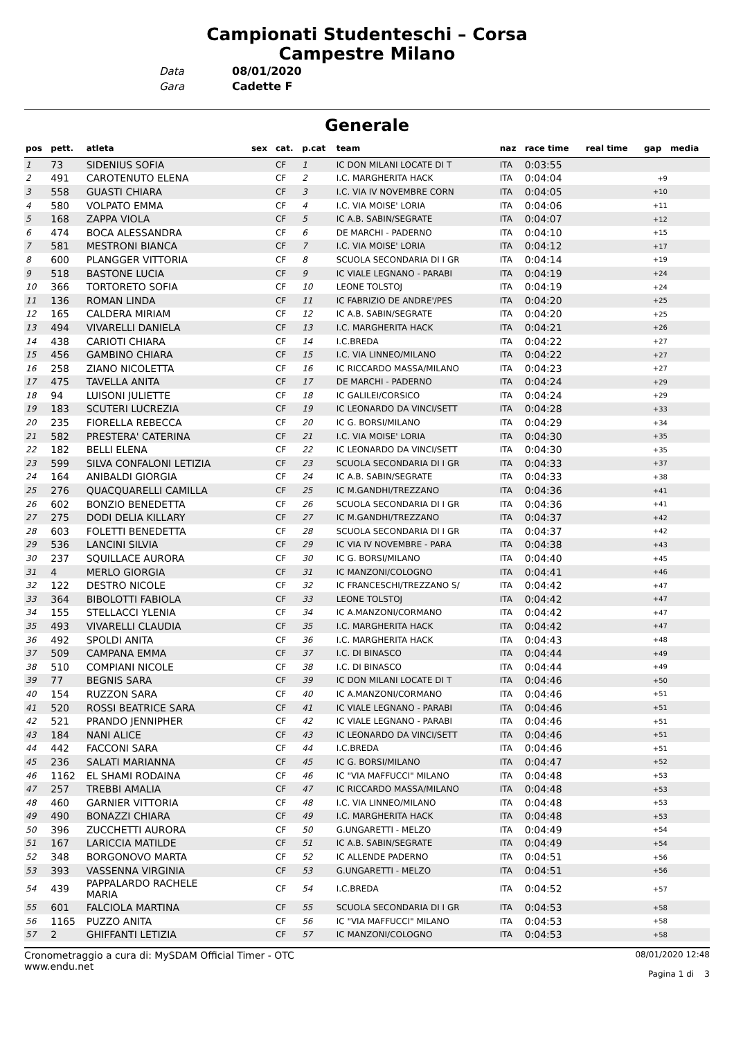Campionati Studenteschi – Corsa
Campestre Milano
Data 08/01/2020
Gara Cadette F
Generale
| pos | pett. | atleta | sex | cat. | p.cat | team | naz | race time | real time | gap | media |
| --- | --- | --- | --- | --- | --- | --- | --- | --- | --- | --- | --- |
| 1 | 73 | SIDENIUS SOFIA | | CF | 1 | IC DON MILANI LOCATE DI T | ITA | 0:03:55 | | | |
| 2 | 491 | CAROTENUTO ELENA | | CF | 2 | I.C. MARGHERITA HACK | ITA | 0:04:04 | | +9 | |
| 3 | 558 | GUASTI CHIARA | | CF | 3 | I.C. VIA IV NOVEMBRE CORN | ITA | 0:04:05 | | +10 | |
| 4 | 580 | VOLPATO EMMA | | CF | 4 | I.C. VIA MOISE' LORIA | ITA | 0:04:06 | | +11 | |
| 5 | 168 | ZAPPA VIOLA | | CF | 5 | IC A.B. SABIN/SEGRATE | ITA | 0:04:07 | | +12 | |
| 6 | 474 | BOCA ALESSANDRA | | CF | 6 | DE MARCHI - PADERNO | ITA | 0:04:10 | | +15 | |
| 7 | 581 | MESTRONI BIANCA | | CF | 7 | I.C. VIA MOISE' LORIA | ITA | 0:04:12 | | +17 | |
| 8 | 600 | PLANGGER VITTORIA | | CF | 8 | SCUOLA SECONDARIA DI I GR | ITA | 0:04:14 | | +19 | |
| 9 | 518 | BASTONE LUCIA | | CF | 9 | IC VIALE LEGNANO - PARABI | ITA | 0:04:19 | | +24 | |
| 10 | 366 | TORTORETO SOFIA | | CF | 10 | LEONE TOLSTOJ | ITA | 0:04:19 | | +24 | |
| 11 | 136 | ROMAN LINDA | | CF | 11 | IC FABRIZIO DE ANDRE'/PES | ITA | 0:04:20 | | +25 | |
| 12 | 165 | CALDERA MIRIAM | | CF | 12 | IC A.B. SABIN/SEGRATE | ITA | 0:04:20 | | +25 | |
| 13 | 494 | VIVARELLI DANIELA | | CF | 13 | I.C. MARGHERITA HACK | ITA | 0:04:21 | | +26 | |
| 14 | 438 | CARIOTI CHIARA | | CF | 14 | I.C.BREDA | ITA | 0:04:22 | | +27 | |
| 15 | 456 | GAMBINO CHIARA | | CF | 15 | I.C. VIA LINNEO/MILANO | ITA | 0:04:22 | | +27 | |
| 16 | 258 | ZIANO NICOLETTA | | CF | 16 | IC RICCARDO MASSA/MILANO | ITA | 0:04:23 | | +27 | |
| 17 | 475 | TAVELLA ANITA | | CF | 17 | DE MARCHI - PADERNO | ITA | 0:04:24 | | +29 | |
| 18 | 94 | LUISONI JULIETTE | | CF | 18 | IC GALILEI/CORSICO | ITA | 0:04:24 | | +29 | |
| 19 | 183 | SCUTERI LUCREZIA | | CF | 19 | IC LEONARDO DA VINCI/SETT | ITA | 0:04:28 | | +33 | |
| 20 | 235 | FIORELLA REBECCA | | CF | 20 | IC G. BORSI/MILANO | ITA | 0:04:29 | | +34 | |
| 21 | 582 | PRESTERA' CATERINA | | CF | 21 | I.C. VIA MOISE' LORIA | ITA | 0:04:30 | | +35 | |
| 22 | 182 | BELLI ELENA | | CF | 22 | IC LEONARDO DA VINCI/SETT | ITA | 0:04:30 | | +35 | |
| 23 | 599 | SILVA CONFALONI LETIZIA | | CF | 23 | SCUOLA SECONDARIA DI I GR | ITA | 0:04:33 | | +37 | |
| 24 | 164 | ANIBALDI GIORGIA | | CF | 24 | IC A.B. SABIN/SEGRATE | ITA | 0:04:33 | | +38 | |
| 25 | 276 | QUACQUARELLI CAMILLA | | CF | 25 | IC M.GANDHI/TREZZANO | ITA | 0:04:36 | | +41 | |
| 26 | 602 | BONZIO BENEDETTA | | CF | 26 | SCUOLA SECONDARIA DI I GR | ITA | 0:04:36 | | +41 | |
| 27 | 275 | DODI DELIA KILLARY | | CF | 27 | IC M.GANDHI/TREZZANO | ITA | 0:04:37 | | +42 | |
| 28 | 603 | FOLETTI BENEDETTA | | CF | 28 | SCUOLA SECONDARIA DI I GR | ITA | 0:04:37 | | +42 | |
| 29 | 536 | LANCINI SILVIA | | CF | 29 | IC VIA IV NOVEMBRE - PARA | ITA | 0:04:38 | | +43 | |
| 30 | 237 | SQUILLACE AURORA | | CF | 30 | IC G. BORSI/MILANO | ITA | 0:04:40 | | +45 | |
| 31 | 4 | MERLO GIORGIA | | CF | 31 | IC MANZONI/COLOGNO | ITA | 0:04:41 | | +46 | |
| 32 | 122 | DESTRO NICOLE | | CF | 32 | IC FRANCESCHI/TREZZANO S/ | ITA | 0:04:42 | | +47 | |
| 33 | 364 | BIBOLOTTI FABIOLA | | CF | 33 | LEONE TOLSTOJ | ITA | 0:04:42 | | +47 | |
| 34 | 155 | STELLACCI YLENIA | | CF | 34 | IC A.MANZONI/CORMANO | ITA | 0:04:42 | | +47 | |
| 35 | 493 | VIVARELLI CLAUDIA | | CF | 35 | I.C. MARGHERITA HACK | ITA | 0:04:42 | | +47 | |
| 36 | 492 | SPOLDI ANITA | | CF | 36 | I.C. MARGHERITA HACK | ITA | 0:04:43 | | +48 | |
| 37 | 509 | CAMPANA EMMA | | CF | 37 | I.C. DI BINASCO | ITA | 0:04:44 | | +49 | |
| 38 | 510 | COMPIANI NICOLE | | CF | 38 | I.C. DI BINASCO | ITA | 0:04:44 | | +49 | |
| 39 | 77 | BEGNIS SARA | | CF | 39 | IC DON MILANI LOCATE DI T | ITA | 0:04:46 | | +50 | |
| 40 | 154 | RUZZON SARA | | CF | 40 | IC A.MANZONI/CORMANO | ITA | 0:04:46 | | +51 | |
| 41 | 520 | ROSSI BEATRICE SARA | | CF | 41 | IC VIALE LEGNANO - PARABI | ITA | 0:04:46 | | +51 | |
| 42 | 521 | PRANDO JENNIPHER | | CF | 42 | IC VIALE LEGNANO - PARABI | ITA | 0:04:46 | | +51 | |
| 43 | 184 | NANI ALICE | | CF | 43 | IC LEONARDO DA VINCI/SETT | ITA | 0:04:46 | | +51 | |
| 44 | 442 | FACCONI SARA | | CF | 44 | I.C.BREDA | ITA | 0:04:46 | | +51 | |
| 45 | 236 | SALATI MARIANNA | | CF | 45 | IC G. BORSI/MILANO | ITA | 0:04:47 | | +52 | |
| 46 | 1162 | EL SHAMI RODAINA | | CF | 46 | IC "VIA MAFFUCCI" MILANO | ITA | 0:04:48 | | +53 | |
| 47 | 257 | TREBBI AMALIA | | CF | 47 | IC RICCARDO MASSA/MILANO | ITA | 0:04:48 | | +53 | |
| 48 | 460 | GARNIER VITTORIA | | CF | 48 | I.C. VIA LINNEO/MILANO | ITA | 0:04:48 | | +53 | |
| 49 | 490 | BONAZZI CHIARA | | CF | 49 | I.C. MARGHERITA HACK | ITA | 0:04:48 | | +53 | |
| 50 | 396 | ZUCCHETTI AURORA | | CF | 50 | G.UNGARETTI - MELZO | ITA | 0:04:49 | | +54 | |
| 51 | 167 | LARICCIA MATILDE | | CF | 51 | IC A.B. SABIN/SEGRATE | ITA | 0:04:49 | | +54 | |
| 52 | 348 | BORGONOVO MARTA | | CF | 52 | IC ALLENDE PADERNO | ITA | 0:04:51 | | +56 | |
| 53 | 393 | VASSENNA VIRGINIA | | CF | 53 | G.UNGARETTI - MELZO | ITA | 0:04:51 | | +56 | |
| 54 | 439 | PAPPALARDO RACHELE MARIA | | CF | 54 | I.C.BREDA | ITA | 0:04:52 | | +57 | |
| 55 | 601 | FALCIOLA MARTINA | | CF | 55 | SCUOLA SECONDARIA DI I GR | ITA | 0:04:53 | | +58 | |
| 56 | 1165 | PUZZO ANITA | | CF | 56 | IC "VIA MAFFUCCI" MILANO | ITA | 0:04:53 | | +58 | |
| 57 | 2 | GHIFFANTI LETIZIA | | CF | 57 | IC MANZONI/COLOGNO | ITA | 0:04:53 | | +58 | |
Cronometraggio a cura di: MySDAM Official Timer - OTC
www.endu.net
08/01/2020 12:48
Pagina 1 di 3